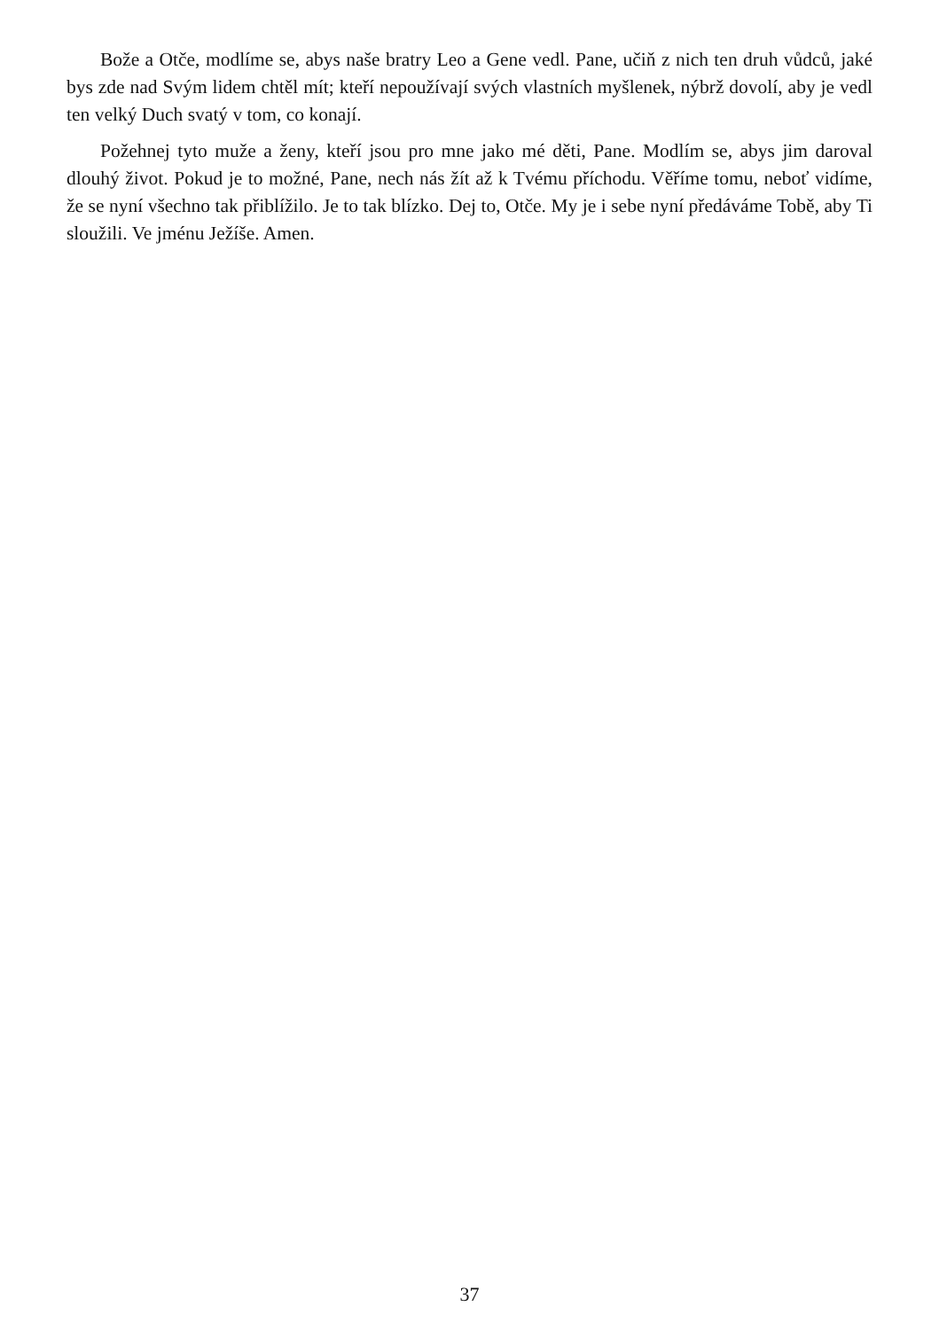Bože a Otče, modlíme se, abys naše bratry Leo a Gene vedl. Pane, učiň z nich ten druh vůdců, jaké bys zde nad Svým lidem chtěl mít; kteří nepoužívají svých vlastních myšlenek, nýbrž dovolí, aby je vedl ten velký Duch svatý v tom, co konají.
Požehnej tyto muže a ženy, kteří jsou pro mne jako mé děti, Pane. Modlím se, abys jim daroval dlouhý život. Pokud je to možné, Pane, nech nás žít až k Tvému příchodu. Věříme tomu, neboť vidíme, že se nyní všechno tak přiblížilo. Je to tak blízko. Dej to, Otče. My je i sebe nyní předáváme Tobě, aby Ti sloužili. Ve jménu Ježíše. Amen.
37